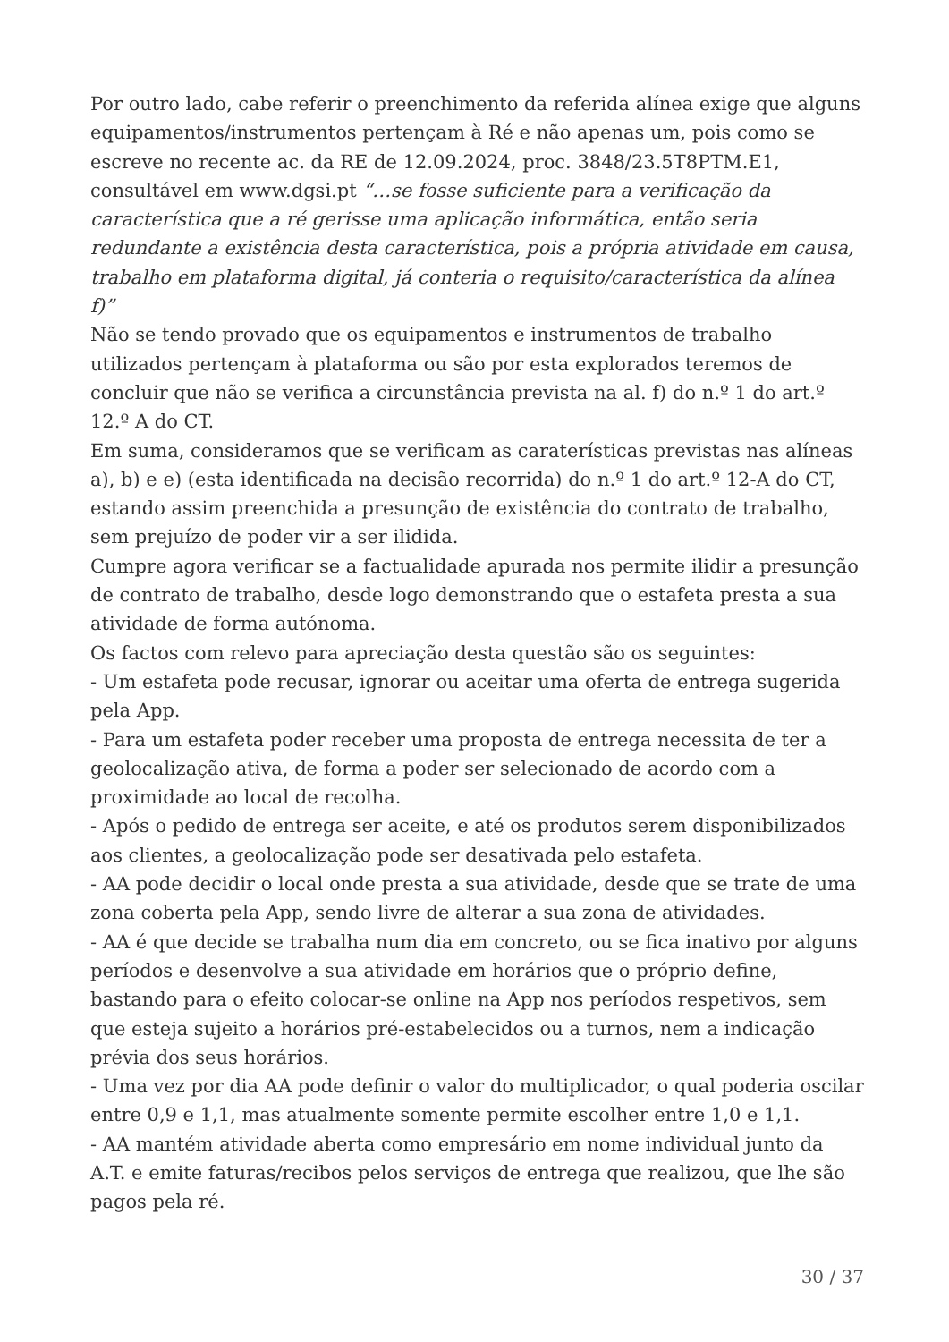Por outro lado, cabe referir o preenchimento da referida alínea exige que alguns equipamentos/instrumentos pertençam à Ré e não apenas um, pois como se escreve no recente ac. da RE de 12.09.2024, proc. 3848/23.5T8PTM.E1, consultável em www.dgsi.pt “…se fosse suficiente para a verificação da característica que a ré gerisse uma aplicação informática, então seria redundante a existência desta característica, pois a própria atividade em causa, trabalho em plataforma digital, já conteria o requisito/característica da alínea f)”
Não se tendo provado que os equipamentos e instrumentos de trabalho utilizados pertençam à plataforma ou são por esta explorados teremos de concluir que não se verifica a circunstância prevista na al. f) do n.º 1 do art.º 12.º A do CT.
Em suma, consideramos que se verificam as caraterísticas previstas nas alíneas a), b) e e) (esta identificada na decisão recorrida) do n.º 1 do art.º 12-A do CT, estando assim preenchida a presunção de existência do contrato de trabalho, sem prejuízo de poder vir a ser ilidida.
Cumpre agora verificar se a factualidade apurada nos permite ilidir a presunção de contrato de trabalho, desde logo demonstrando que o estafeta presta a sua atividade de forma autónoma.
Os factos com relevo para apreciação desta questão são os seguintes:
- Um estafeta pode recusar, ignorar ou aceitar uma oferta de entrega sugerida pela App.
- Para um estafeta poder receber uma proposta de entrega necessita de ter a geolocalização ativa, de forma a poder ser selecionado de acordo com a proximidade ao local de recolha.
- Após o pedido de entrega ser aceite, e até os produtos serem disponibilizados aos clientes, a geolocalização pode ser desativada pelo estafeta.
- AA pode decidir o local onde presta a sua atividade, desde que se trate de uma zona coberta pela App, sendo livre de alterar a sua zona de atividades.
- AA é que decide se trabalha num dia em concreto, ou se fica inativo por alguns períodos e desenvolve a sua atividade em horários que o próprio define, bastando para o efeito colocar-se online na App nos períodos respetivos, sem que esteja sujeito a horários pré-estabelecidos ou a turnos, nem a indicação prévia dos seus horários.
- Uma vez por dia AA pode definir o valor do multiplicador, o qual poderia oscilar entre 0,9 e 1,1, mas atualmente somente permite escolher entre 1,0 e 1,1.
- AA mantém atividade aberta como empresário em nome individual junto da A.T. e emite faturas/recibos pelos serviços de entrega que realizou, que lhe são pagos pela ré.
30 / 37